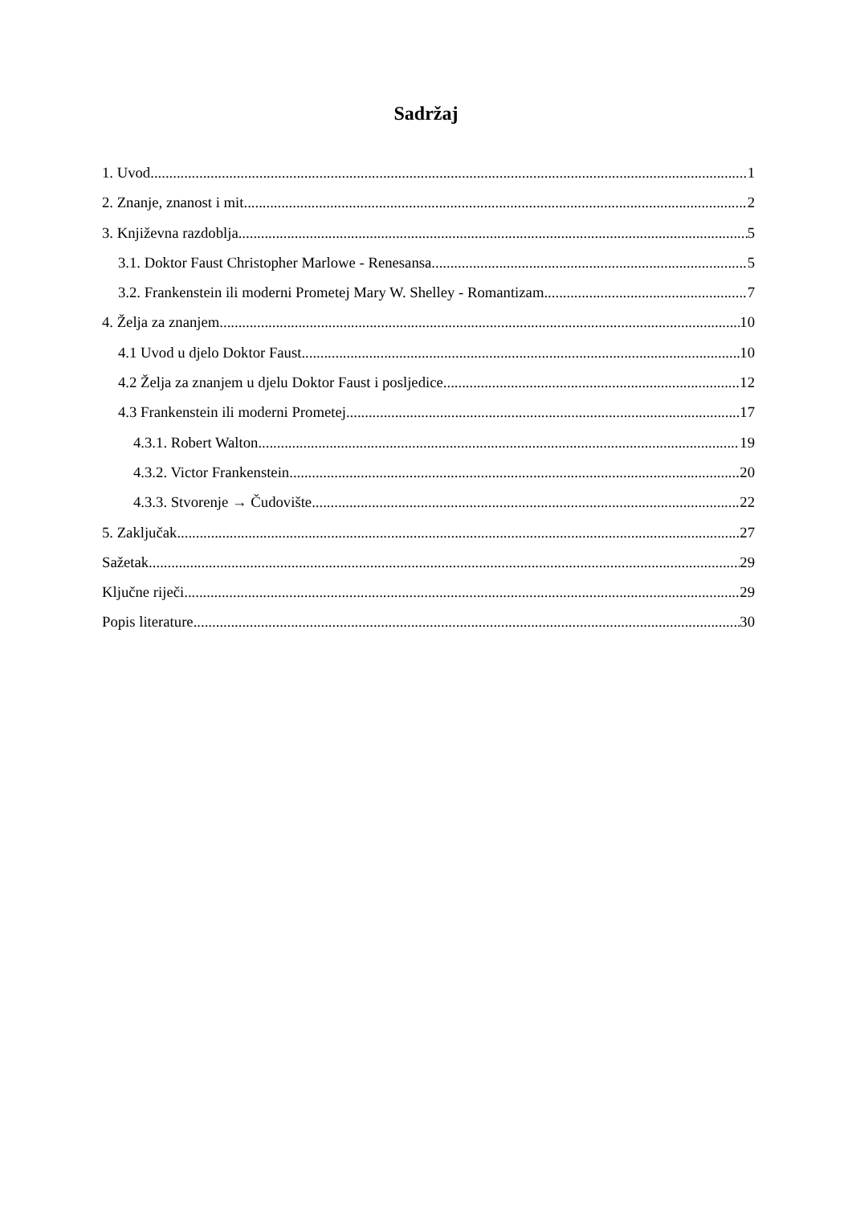Sadržaj
1. Uvod 1
2. Znanje, znanost i mit 2
3. Književna razdoblja 5
3.1. Doktor Faust Christopher Marlowe - Renesansa 5
3.2. Frankenstein ili moderni Prometej Mary W. Shelley - Romantizam 7
4. Želja za znanjem 10
4.1 Uvod u djelo Doktor Faust 10
4.2 Želja za znanjem u djelu Doktor Faust i posljedice 12
4.3 Frankenstein ili moderni Prometej 17
4.3.1. Robert Walton 19
4.3.2. Victor Frankenstein 20
4.3.3. Stvorenje → Čudovište 22
5. Zaključak 27
Sažetak 29
Ključne riječi 29
Popis literature 30